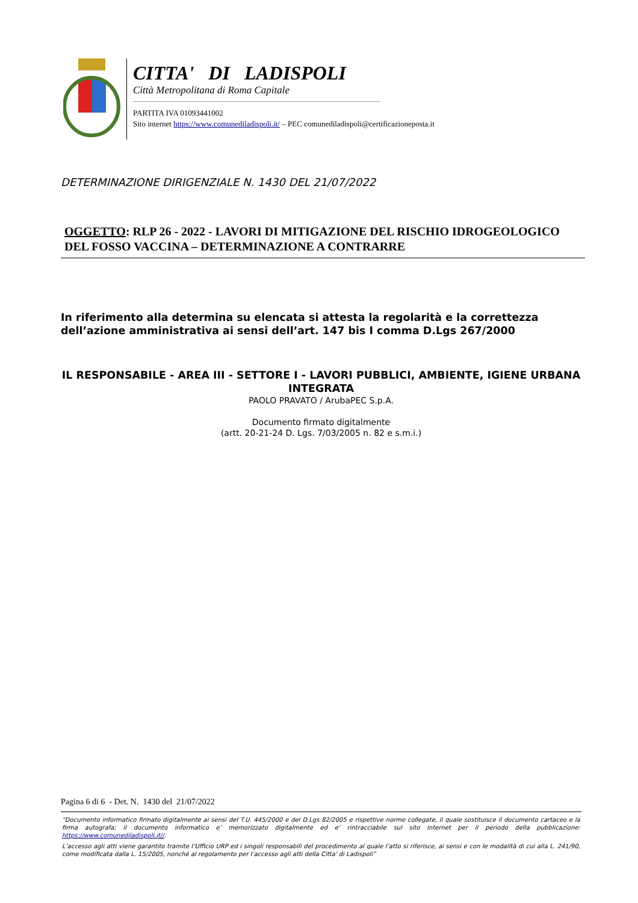CITTA' DI LADISPOLI
Città Metropolitana di Roma Capitale
PARTITA IVA 01093441002
Sito internet https://www.comunediladispoli.it/ – PEC comunediladispoli@certificazioneposta.it
DETERMINAZIONE DIRIGENZIALE N. 1430 DEL 21/07/2022
OGGETTO: RLP 26 - 2022 - LAVORI DI MITIGAZIONE DEL RISCHIO IDROGEOLOGICO DEL FOSSO VACCINA – DETERMINAZIONE A CONTRARRE
In riferimento alla determina su elencata si attesta la regolarità e la correttezza dell’azione amministrativa ai sensi dell’art. 147 bis I comma D.Lgs 267/2000
IL RESPONSABILE - AREA III - SETTORE I - LAVORI PUBBLICI, AMBIENTE, IGIENE URBANA INTEGRATA
PAOLO PRAVATO / ArubaPEC S.p.A.
Documento firmato digitalmente
(artt. 20-21-24 D. Lgs. 7/03/2005 n. 82 e s.m.i.)
Pagina 6 di 6 - Det. N. 1430 del 21/07/2022
“Documento informatico firmato digitalmente ai sensi del T.U. 445/2000 e del D.Lgs 82/2005 e rispettive norme collegate, il quale sostituisce il documento cartaceo e la firma autografa; il documento informatico e’ memorizzato digitalmente ed e’ rintracciabile sul sito internet per il periodo della pubblicazione: https://www.comunediladispoli.it//.
L’accesso agli atti viene garantito tramite l’Ufficio URP ed i singoli responsabili del procedimento al quale l’atto si riferisce, ai sensi e con le modalità di cui alla L. 241/90, come modificata dalla L. 15/2005, nonché al regolamento per l’accesso agli atti della Citta' di Ladispoli”